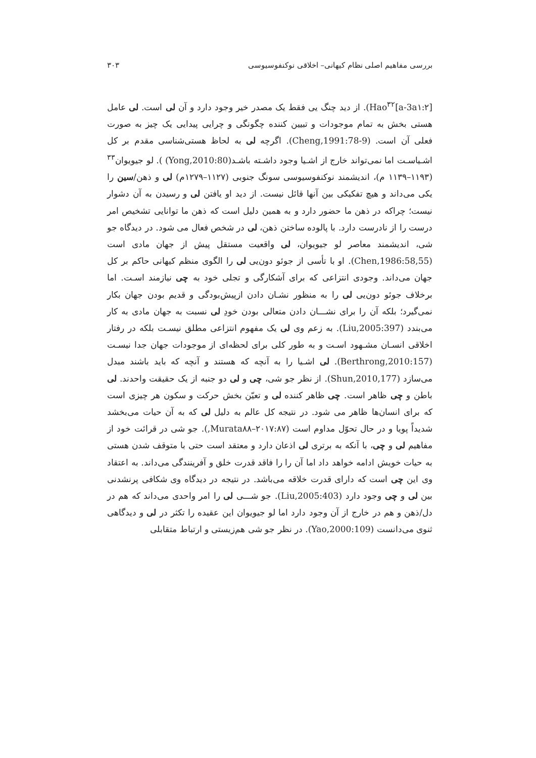بررسی مفاهیم اصلی نظام کیهانی– اخلاقی نوکنفوسیوسی ۳۰۳
Hao<sup>۳۲</sup>[a-3a۱:۲]). از دید چنگ یی فقط یک مصدر خیر وجود دارد و آن لی است. لی عامل هستی بخش به تمام موجودات و تبیین کننده چگونگی و چرایی پیدایی یک چیز به صورت فعلی آن است. (Cheng,1991:78-9). اگرچه لی به لحاظ هستی‌شناسی مقدم بر کل اشـیاسـت اما نمی‌تواند خارج از اشـیا وجود داشـته باشـد(Yong,2010:80) ). لو جیویوان<sup>۳۳</sup> (۱۱۹۳–۱۱۳۹ م)، اندیشمند نوکنفوسیوسی سونگ جنوبی (۱۱۲۷–۱۲۷۹م) لی و ذهن/سین را یکی می‌داند و هیچ تفکیکی بین آنها قائل نیست. از دید او یافتن لی و رسیدن به آن دشوار نیست؛ چراکه در ذهن ما حضور دارد و به همین دلیل است که ذهن ما توانایی تشخیص امر درست را از نادرست دارد. با پالوده ساختن ذهن، لی در شخص فعال می شود. در دیدگاه جو شی، اندیشمند معاصر لو جیویوان، لی واقعیت مستقل پیش از جهان مادی است (Chen,1986:58,55). او با تأسی از جوئو دون‌یی لی را الگوی منظم کیهانی حاکم بر کل جهان می‌داند. وجودی انتزاعی که برای آشکارگی و تجلی خود به چی نیازمند اسـت. اما برخلاف جوئو دون‌یی لی را به منظور نشـان دادن ازپیش‌بودگی و قدیم بودن جهان بکار نمی‌گیرد؛ بلکه آن را برای نشـــان دادن متعالی بودن خودِ لی نسبت به جهان مادی به کار می‌بندد (Liu,2005:397). به زعم وی لی یک مفهوم انتزاعی مطلق نیسـت بلکه در رفتار اخلاقی انسـان مشـهود اسـت و به طور کلی برای لحظه‌ای از موجودات جهان جدا نیسـت (Berthrong,2010:157). لی اشـیا را به آنچه که هستند و آنچه که باید باشند مبدل می‌سازد (Shun,2010,177). از نظر جو شی، چی و لی دو جنبه از یک حقیقت واحدند. لی باطن و چی ظاهر است. چی ظاهر کننده لی و تعیّن بخش حرکت و سکون هر چیزی است که برای انسان‌ها ظاهر می شود. در نتیجه کل عالم به دلیل لی که به آن حیات می‌بخشد شدیداً پویا و در حال تحوّل مداوم است (Murata۸۸–۲۰۱۷:۸۷,). جو شی در قرائت خود از مفاهیم لی و چی، با آنکه به برتری لی اذعان دارد و معتقد است حتی با متوقف شدن هستی به حیات خویش ادامه خواهد داد اما آن را را فاقد قدرت خلق و آفرینندگی می‌داند. به اعتقاد وی این چی است که دارای قدرت خلاقه می‌باشد. در نتیجه در دیدگاه وی شکافی پرنشدنی بین لی و چی وجود دارد (Liu,2005:403). جو شـــی لی را امر واحدی می‌داند که هم در دل/ذهن و هم در خارج از آن وجود دارد اما لو جیویوان این عقیده را تکثر در لی و دیدگاهی ثنوی می‌دانست (Yao,2000:109). در نظر جو شی هم‌زیستی و ارتباط متقابلی